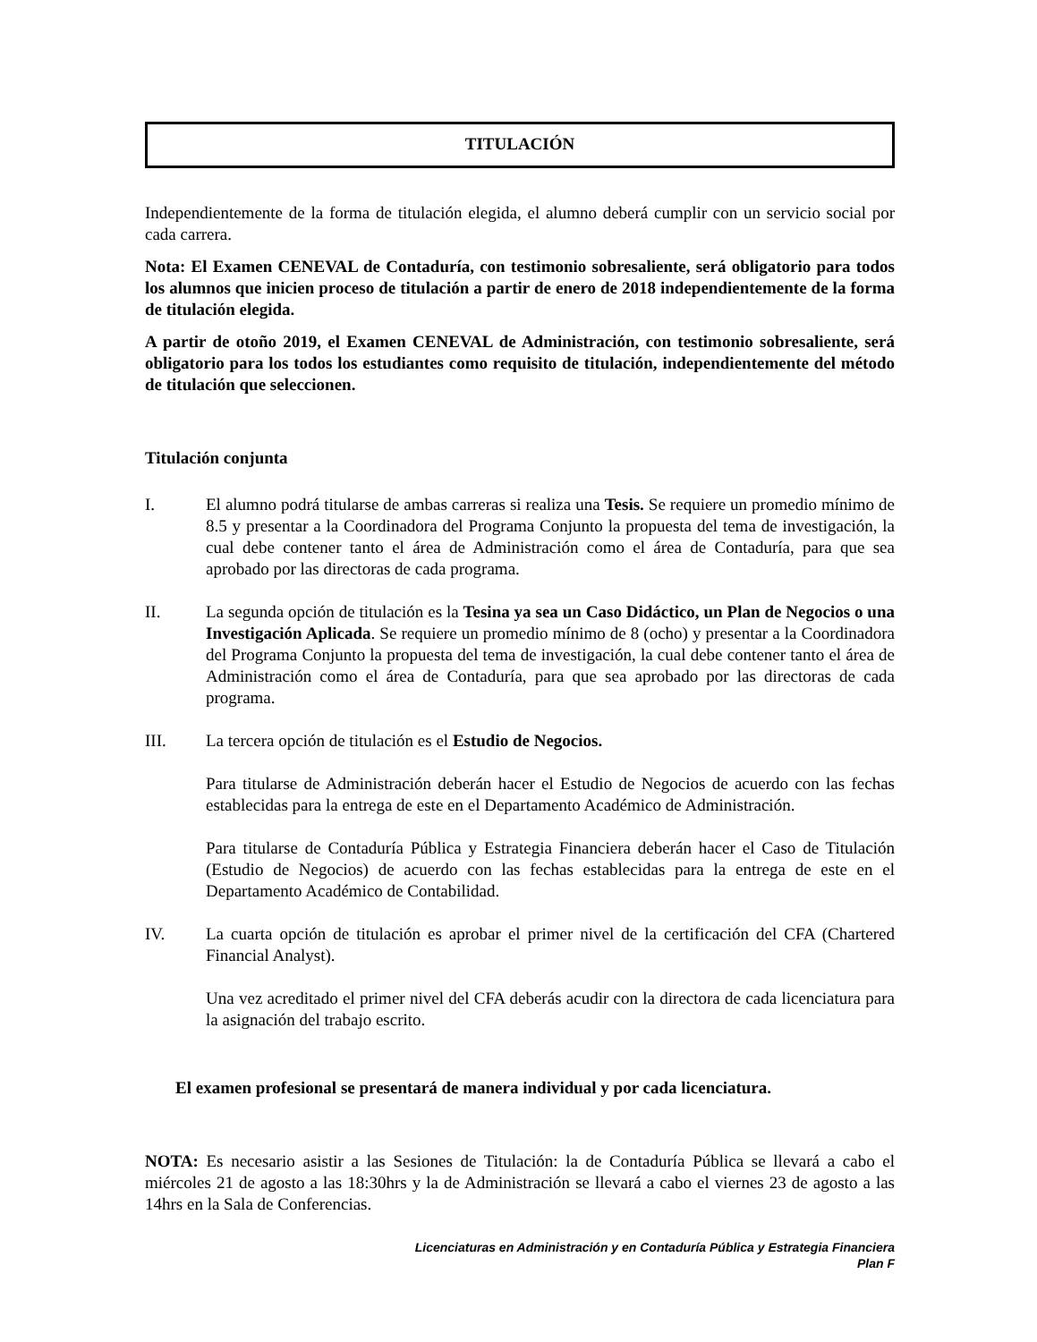TITULACIÓN
Independientemente de la forma de titulación elegida, el alumno deberá cumplir con un servicio social por cada carrera.
Nota: El Examen CENEVAL de Contaduría, con testimonio sobresaliente, será obligatorio para todos los alumnos que inicien proceso de titulación a partir de enero de 2018 independientemente de la forma de titulación elegida.
A partir de otoño 2019, el Examen CENEVAL de Administración, con testimonio sobresaliente, será obligatorio para los todos los estudiantes como requisito de titulación, independientemente del método de titulación que seleccionen.
Titulación conjunta
I. El alumno podrá titularse de ambas carreras si realiza una Tesis. Se requiere un promedio mínimo de 8.5 y presentar a la Coordinadora del Programa Conjunto la propuesta del tema de investigación, la cual debe contener tanto el área de Administración como el área de Contaduría, para que sea aprobado por las directoras de cada programa.
II. La segunda opción de titulación es la Tesina ya sea un Caso Didáctico, un Plan de Negocios o una Investigación Aplicada. Se requiere un promedio mínimo de 8 (ocho) y presentar a la Coordinadora del Programa Conjunto la propuesta del tema de investigación, la cual debe contener tanto el área de Administración como el área de Contaduría, para que sea aprobado por las directoras de cada programa.
III. La tercera opción de titulación es el Estudio de Negocios.
Para titularse de Administración deberán hacer el Estudio de Negocios de acuerdo con las fechas establecidas para la entrega de este en el Departamento Académico de Administración.
Para titularse de Contaduría Pública y Estrategia Financiera deberán hacer el Caso de Titulación (Estudio de Negocios) de acuerdo con las fechas establecidas para la entrega de este en el Departamento Académico de Contabilidad.
IV. La cuarta opción de titulación es aprobar el primer nivel de la certificación del CFA (Chartered Financial Analyst).
Una vez acreditado el primer nivel del CFA deberás acudir con la directora de cada licenciatura para la asignación del trabajo escrito.
El examen profesional se presentará de manera individual y por cada licenciatura.
NOTA: Es necesario asistir a las Sesiones de Titulación: la de Contaduría Pública se llevará a cabo el miércoles 21 de agosto a las 18:30hrs y la de Administración se llevará a cabo el viernes 23 de agosto a las 14hrs en la Sala de Conferencias.
Licenciaturas en Administración y en Contaduría Pública y Estrategia Financiera
Plan F